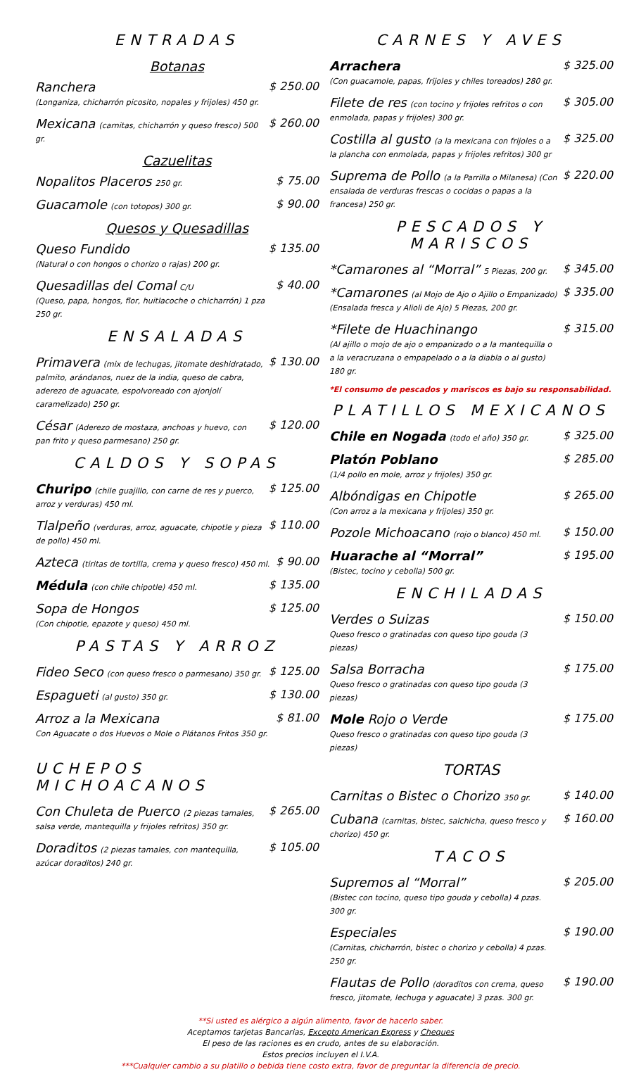ENTRADAS
Botanas
Ranchera
(Longaniza, chicharrón picosito, nopales y frijoles) 450 gr.
$ 250.00
Mexicana (carnitas, chicharrón y queso fresco) 500 gr.
$ 260.00
Cazuelitas
Nopalitos Placeros 250 gr.
$ 75.00
Guacamole (con totopos) 300 gr.
$ 90.00
Quesos y Quesadillas
Queso Fundido
(Natural o con hongos o chorizo o rajas) 200 gr.
$ 135.00
Quesadillas del Comal C/U
(Queso, papa, hongos, flor, huitlacoche o chicharrón) 1 pza 250 gr.
$ 40.00
ENSALADAS
Primavera (mix de lechugas, jitomate deshidratado, palmito, arándanos, nuez de la india, queso de cabra, aderezo de aguacate, espolvoreado con ajonjolí caramelizado) 250 gr.
$ 130.00
César (Aderezo de mostaza, anchoas y huevo, con pan frito y queso parmesano) 250 gr.
$ 120.00
CALDOS Y SOPAS
Churipo (chile guajillo, con carne de res y puerco, arroz y verduras) 450 ml.
$ 125.00
Tlalpeño (verduras, arroz, aguacate, chipotle y pieza de pollo) 450 ml.
$ 110.00
Azteca (tiritas de tortilla, crema y queso fresco) 450 ml.
$ 90.00
Médula (con chile chipotle) 450 ml.
$ 135.00
Sopa de Hongos
(Con chipotle, epazote y queso) 450 ml.
$ 125.00
PASTAS Y ARROZ
Fideo Seco (con queso fresco o parmesano) 350 gr.
$ 125.00
Espagueti (al gusto) 350 gr.
$ 130.00
Arroz a la Mexicana
Con Aguacate o dos Huevos o Mole o Plátanos Fritos 350 gr.
$ 81.00
UCHEPOS MICHOACANOS
Con Chuleta de Puerco (2 piezas tamales, salsa verde, mantequilla y frijoles refritos) 350 gr.
$ 265.00
Doraditos (2 piezas tamales, con mantequilla, azúcar doraditos) 240 gr.
$ 105.00
CARNES Y AVES
Arrachera
(Con guacamole, papas, frijoles y chiles toreados) 280 gr.
$ 325.00
Filete de res (con tocino y frijoles refritos o con enmolada, papas y frijoles) 300 gr.
$ 305.00
Costilla al gusto (a la mexicana con frijoles o a la plancha con enmolada, papas y frijoles refritos) 300 gr
$ 325.00
Suprema de Pollo (a la Parrilla o Milanesa) (Con ensalada de verduras frescas o cocidas o papas a la francesa) 250 gr.
$ 220.00
PESCADOS Y MARISCOS
*Camarones al “Morral” 5 Piezas, 200 gr.
$ 345.00
*Camarones (al Mojo de Ajo o Ajillo o Empanizado) (Ensalada fresca y Alioli de Ajo) 5 Piezas, 200 gr.
$ 335.00
*Filete de Huachinango
(Al ajillo o mojo de ajo o empanizado o a la mantequilla o a la veracruzana o empapelado o a la diabla o al gusto) 180 gr.
$ 315.00
*El consumo de pescados y mariscos es bajo su responsabilidad.
PLATILLOS MEXICANOS
Chile en Nogada (todo el año) 350 gr.
$ 325.00
Platón Poblano
(1/4 pollo en mole, arroz y frijoles) 350 gr.
$ 285.00
Albóndigas en Chipotle
(Con arroz a la mexicana y frijoles) 350 gr.
$ 265.00
Pozole Michoacano (rojo o blanco) 450 ml.
$ 150.00
Huarache al “Morral”
(Bistec, tocino y cebolla) 500 gr.
$ 195.00
ENCHILADAS
Verdes o Suizas
Queso fresco o gratinadas con queso tipo gouda (3 piezas)
$ 150.00
Salsa Borracha
Queso fresco o gratinadas con queso tipo gouda (3 piezas)
$ 175.00
Mole Rojo o Verde
Queso fresco o gratinadas con queso tipo gouda (3 piezas)
$ 175.00
TORTAS
Carnitas o Bistec o Chorizo 350 gr.
$ 140.00
Cubana (carnitas, bistec, salchicha, queso fresco y chorizo) 450 gr.
$ 160.00
TACOS
Supremos al “Morral”
(Bistec con tocino, queso tipo gouda y cebolla) 4 pzas. 300 gr.
$ 205.00
Especiales
(Carnitas, chicharrón, bistec o chorizo y cebolla) 4 pzas. 250 gr.
$ 190.00
Flautas de Pollo (doraditos con crema, queso fresco, jitomate, lechuga y aguacate) 3 pzas. 300 gr.
$ 190.00
**Si usted es alérgico a algún alimento, favor de hacerlo saber.
Aceptamos tarjetas Bancarias, Excepto American Express y Cheques
El peso de las raciones es en crudo, antes de su elaboración.
Estos precios incluyen el I.V.A.
***Cualquier cambio a su platillo o bebida tiene costo extra, favor de preguntar la diferencia de precio.